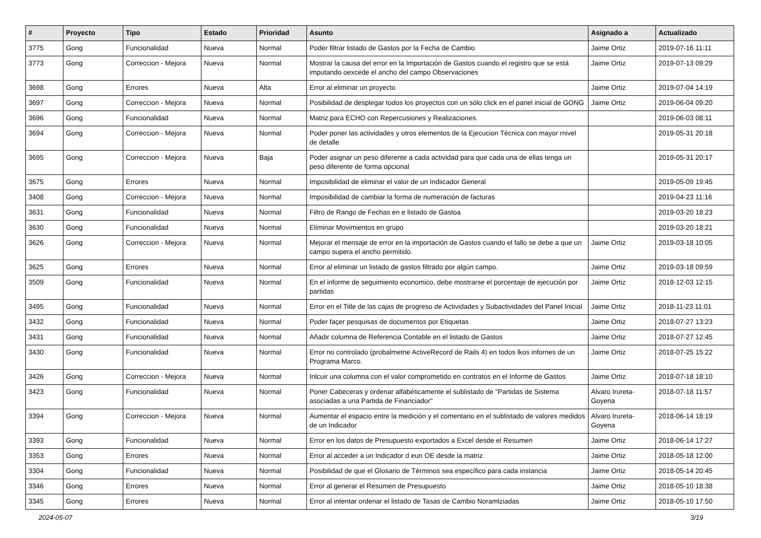| # | Proyecto | Tipo | Estado | Prioridad | Asunto | Asignado a | Actualizado |
| --- | --- | --- | --- | --- | --- | --- | --- |
| 3775 | Gong | Funcionalidad | Nueva | Normal | Poder filtrar listado de Gastos por la Fecha de Cambio | Jaime Ortiz | 2019-07-16 11:11 |
| 3773 | Gong | Correccion - Mejora | Nueva | Normal | Mostrar la causa del error en la Importación de Gastos cuando el registro que se está imputando oexcede el ancho del campo Observaciones | Jaime Ortiz | 2019-07-13 09:29 |
| 3698 | Gong | Errores | Nueva | Alta | Error al eliminar un proyecto | Jaime Ortiz | 2019-07-04 14:19 |
| 3697 | Gong | Correccion - Mejora | Nueva | Normal | Posibilidad de desplegar todos los proyectos con un sólo click en el panel inicial de GONG | Jaime Ortiz | 2019-06-04 09:20 |
| 3696 | Gong | Funcionalidad | Nueva | Normal | Matriz para ECHO con Repercusiones y Realizaciones. | | 2019-06-03 08:11 |
| 3694 | Gong | Correccion - Mejora | Nueva | Normal | Poder poner las actividades y otros elementos de la Ejecucion Técnica con mayor rnivel de detalle | | 2019-05-31 20:18 |
| 3695 | Gong | Correccion - Mejora | Nueva | Baja | Poder asignar un peso diferente a cada actividad para que cada una de ellas tenga un peso diferente de forma opcional | | 2019-05-31 20:17 |
| 3675 | Gong | Errores | Nueva | Normal | Imposibilidad de eliminar el valor de un Indiicador General | | 2019-05-09 19:45 |
| 3408 | Gong | Correccion - Mejora | Nueva | Normal | Imposibilidad de cambiar la forma de numeración de facturas | | 2019-04-23 11:16 |
| 3631 | Gong | Funcionalidad | Nueva | Normal | Filtro de Rango de Fechas en e listado de Gastoa | | 2019-03-20 18:23 |
| 3630 | Gong | Funcionalidad | Nueva | Normal | Eliminar Movimientos en grupo | | 2019-03-20 18:21 |
| 3626 | Gong | Correccion - Mejora | Nueva | Normal | Mejorar el mensaje de error en la importación de Gastos cuando el fallo se debe a que un campo supera el ancho permitido. | Jaime Ortiz | 2019-03-18 10:05 |
| 3625 | Gong | Errores | Nueva | Normal | Error al eliminar un listado de gastos filtrado por algún campo. | Jaime Ortiz | 2019-03-18 09:59 |
| 3509 | Gong | Funcionalidad | Nueva | Normal | En el informe de seguimiento economico, debe mostrarse el porcentaje de ejecución por partidas | Jaime Ortiz | 2018-12-03 12:15 |
| 3495 | Gong | Funcionalidad | Nueva | Normal | Error en el Title de las cajas de progreso de Actividades y Subactividades del Panel Inicial | Jaime Ortiz | 2018-11-23 11:01 |
| 3432 | Gong | Funcionalidad | Nueva | Normal | Poder façer pesquisas de documentos por Etiquetas | Jaime Ortiz | 2018-07-27 13:23 |
| 3431 | Gong | Funcionalidad | Nueva | Normal | Añadir columna de Referencia Contable en el listado de Gastos | Jaime Ortiz | 2018-07-27 12:45 |
| 3430 | Gong | Funcionalidad | Nueva | Normal | Error no controlado (probalmetne ActiveRecord de Rails 4) en todos lkos infornes de un Programa Marco. | Jaime Ortiz | 2018-07-25 15:22 |
| 3426 | Gong | Correccion - Mejora | Nueva | Normal | Inlcuir una columna con el valor comprometido en contratos en el Informe de Gastos | Jaime Ortiz | 2018-07-18 18:10 |
| 3423 | Gong | Funcionalidad | Nueva | Normal | Poner Cabeceras y ordenar alfabéticamente el sublistado de "Partidas de Sistema asociadas a una Partida de Financiador" | Alvaro Irureta-Goyena | 2018-07-18 11:57 |
| 3394 | Gong | Correccion - Mejora | Nueva | Normal | Aumentar el espacio entre la medición y el comentario en el sublistado de valores medidos de un Indicador | Alvaro Irureta-Goyena | 2018-06-14 18:19 |
| 3393 | Gong | Funcionalidad | Nueva | Normal | Error en los datos de Presupuesto exportados a Excel desde el Resumen | Jaime Ortiz | 2018-06-14 17:27 |
| 3353 | Gong | Errores | Nueva | Normal | Error al acceder a un Indicador d eun OE desde la matriz | Jaime Ortiz | 2018-05-18 12:00 |
| 3304 | Gong | Funcionalidad | Nueva | Normal | Posibilidad de que el Glosario de Términos sea específico para cada instancia | Jaime Ortiz | 2018-05-14 20:45 |
| 3346 | Gong | Errores | Nueva | Normal | Error al generar el Resumen de Presupuesto | Jaime Ortiz | 2018-05-10 18:38 |
| 3345 | Gong | Errores | Nueva | Normal | Error al intentar ordenar el listado de Tasas de Cambio Noramlziadas | Jaime Ortiz | 2018-05-10 17:50 |
2024-05-07 3/19